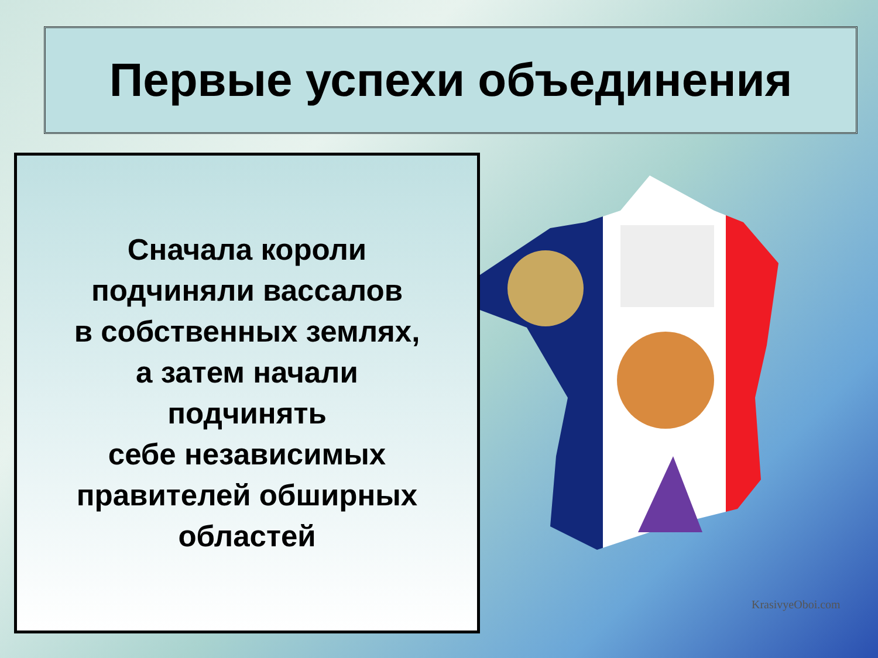Первые успехи объединения
Сначала короли
подчиняли вассалов
в собственных землях,
а затем начали
подчинять
себе независимых
правителей обширных
областей
KrasivyeOboi.com